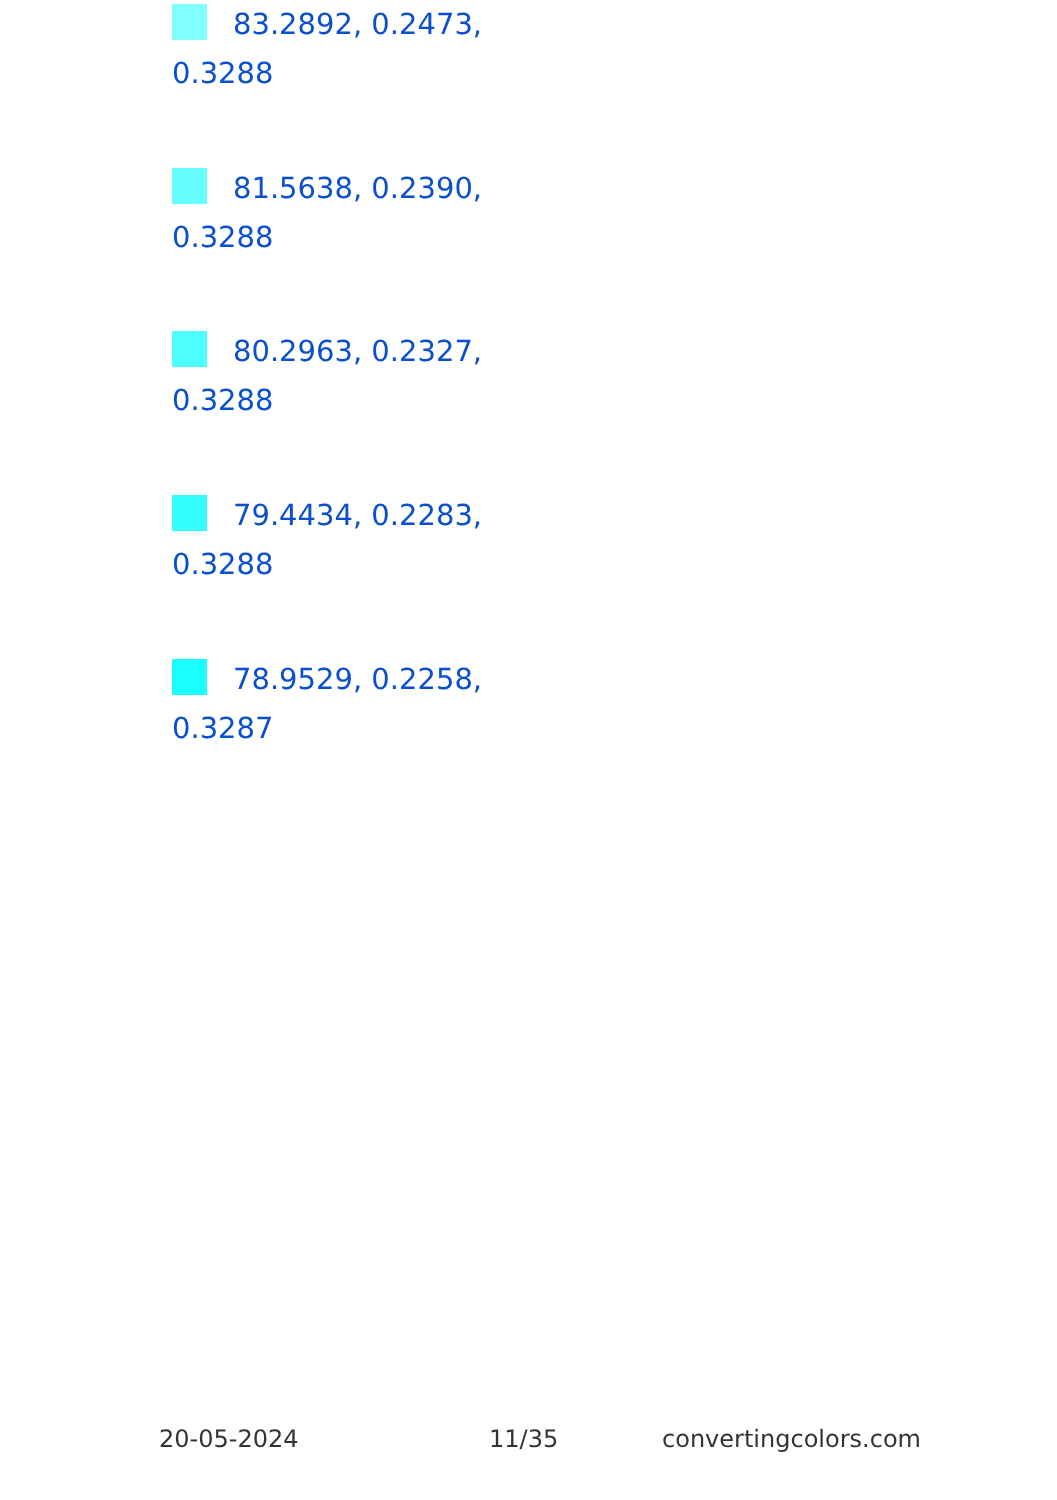83.2892, 0.2473, 0.3288
81.5638, 0.2390, 0.3288
80.2963, 0.2327, 0.3288
79.4434, 0.2283, 0.3288
78.9529, 0.2258, 0.3287
20-05-2024 11/35 convertingcolors.com